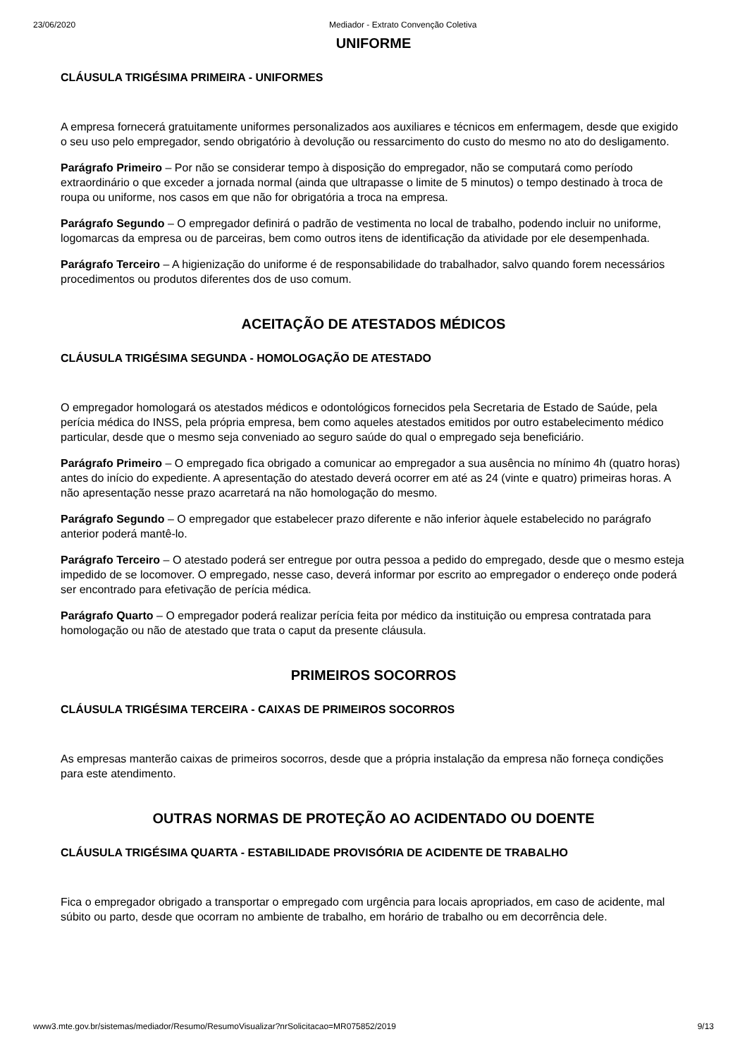23/06/2020 Mediador - Extrato Convenção Coletiva
UNIFORME
CLÁUSULA TRIGÉSIMA PRIMEIRA - UNIFORMES
A empresa fornecerá gratuitamente uniformes personalizados aos auxiliares e técnicos em enfermagem, desde que exigido o seu uso pelo empregador, sendo obrigatório à devolução ou ressarcimento do custo do mesmo no ato do desligamento.
Parágrafo Primeiro – Por não se considerar tempo à disposição do empregador, não se computará como período extraordinário o que exceder a jornada normal (ainda que ultrapasse o limite de 5 minutos) o tempo destinado à troca de roupa ou uniforme, nos casos em que não for obrigatória a troca na empresa.
Parágrafo Segundo – O empregador definirá o padrão de vestimenta no local de trabalho, podendo incluir no uniforme, logomarcas da empresa ou de parceiras, bem como outros itens de identificação da atividade por ele desempenhada.
Parágrafo Terceiro – A higienização do uniforme é de responsabilidade do trabalhador, salvo quando forem necessários procedimentos ou produtos diferentes dos de uso comum.
ACEITAÇÃO DE ATESTADOS MÉDICOS
CLÁUSULA TRIGÉSIMA SEGUNDA - HOMOLOGAÇÃO DE ATESTADO
O empregador homologará os atestados médicos e odontológicos fornecidos pela Secretaria de Estado de Saúde, pela perícia médica do INSS, pela própria empresa, bem como aqueles atestados emitidos por outro estabelecimento médico particular, desde que o mesmo seja conveniado ao seguro saúde do qual o empregado seja beneficiário.
Parágrafo Primeiro – O empregado fica obrigado a comunicar ao empregador a sua ausência no mínimo 4h (quatro horas) antes do início do expediente. A apresentação do atestado deverá ocorrer em até as 24 (vinte e quatro) primeiras horas. A não apresentação nesse prazo acarretará na não homologação do mesmo.
Parágrafo Segundo – O empregador que estabelecer prazo diferente e não inferior àquele estabelecido no parágrafo anterior poderá mantê-lo.
Parágrafo Terceiro – O atestado poderá ser entregue por outra pessoa a pedido do empregado, desde que o mesmo esteja impedido de se locomover. O empregado, nesse caso, deverá informar por escrito ao empregador o endereço onde poderá ser encontrado para efetivação de perícia médica.
Parágrafo Quarto – O empregador poderá realizar perícia feita por médico da instituição ou empresa contratada para homologação ou não de atestado que trata o caput da presente cláusula.
PRIMEIROS SOCORROS
CLÁUSULA TRIGÉSIMA TERCEIRA - CAIXAS DE PRIMEIROS SOCORROS
As empresas manterão caixas de primeiros socorros, desde que a própria instalação da empresa não forneça condições para este atendimento.
OUTRAS NORMAS DE PROTEÇÃO AO ACIDENTADO OU DOENTE
CLÁUSULA TRIGÉSIMA QUARTA - ESTABILIDADE PROVISÓRIA DE ACIDENTE DE TRABALHO
Fica o empregador obrigado a transportar o empregado com urgência para locais apropriados, em caso de acidente, mal súbito ou parto, desde que ocorram no ambiente de trabalho, em horário de trabalho ou em decorrência dele.
www3.mte.gov.br/sistemas/mediador/Resumo/ResumoVisualizar?nrSolicitacao=MR075852/2019 9/13